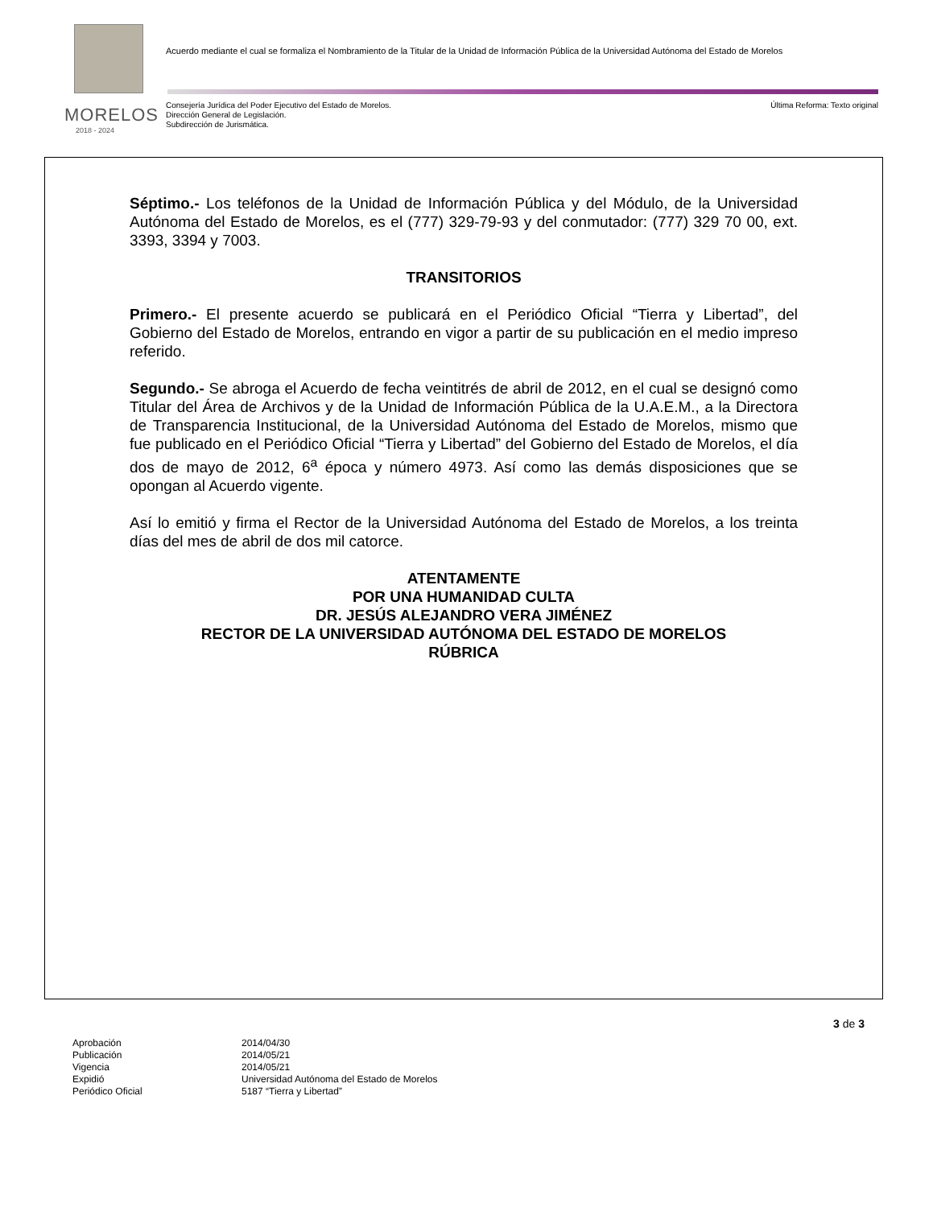MORELOS
2018 - 2024
Acuerdo mediante el cual se formaliza el Nombramiento de la Titular de la Unidad de Información Pública de la Universidad Autónoma del Estado de Morelos
Consejería Jurídica del Poder Ejecutivo del Estado de Morelos.
Dirección General de Legislación.
Subdirección de Jurismática.
Última Reforma: Texto original
Séptimo.- Los teléfonos de la Unidad de Información Pública y del Módulo, de la Universidad Autónoma del Estado de Morelos, es el (777) 329-79-93 y del conmutador: (777) 329 70 00, ext. 3393, 3394 y 7003.
TRANSITORIOS
Primero.- El presente acuerdo se publicará en el Periódico Oficial “Tierra y Libertad”, del Gobierno del Estado de Morelos, entrando en vigor a partir de su publicación en el medio impreso referido.
Segundo.- Se abroga el Acuerdo de fecha veintitrés de abril de 2012, en el cual se designó como Titular del Área de Archivos y de la Unidad de Información Pública de la U.A.E.M., a la Directora de Transparencia Institucional, de la Universidad Autónoma del Estado de Morelos, mismo que fue publicado en el Periódico Oficial “Tierra y Libertad” del Gobierno del Estado de Morelos, el día dos de mayo de 2012, 6<sup>a</sup> época y número 4973. Así como las demás disposiciones que se opongan al Acuerdo vigente.
Así lo emitió y firma el Rector de la Universidad Autónoma del Estado de Morelos, a los treinta días del mes de abril de dos mil catorce.
ATENTAMENTE
POR UNA HUMANIDAD CULTA
DR. JESÚS ALEJANDRO VERA JIMÉNEZ
RECTOR DE LA UNIVERSIDAD AUTÓNOMA DEL ESTADO DE MORELOS
RÚBRICA
3 de 3
| Aprobación | 2014/04/30 |
| Publicación | 2014/05/21 |
| Vigencia | 2014/05/21 |
| Expidió | Universidad Autónoma del Estado de Morelos |
| Periódico Oficial | 5187 “Tierra y Libertad” |